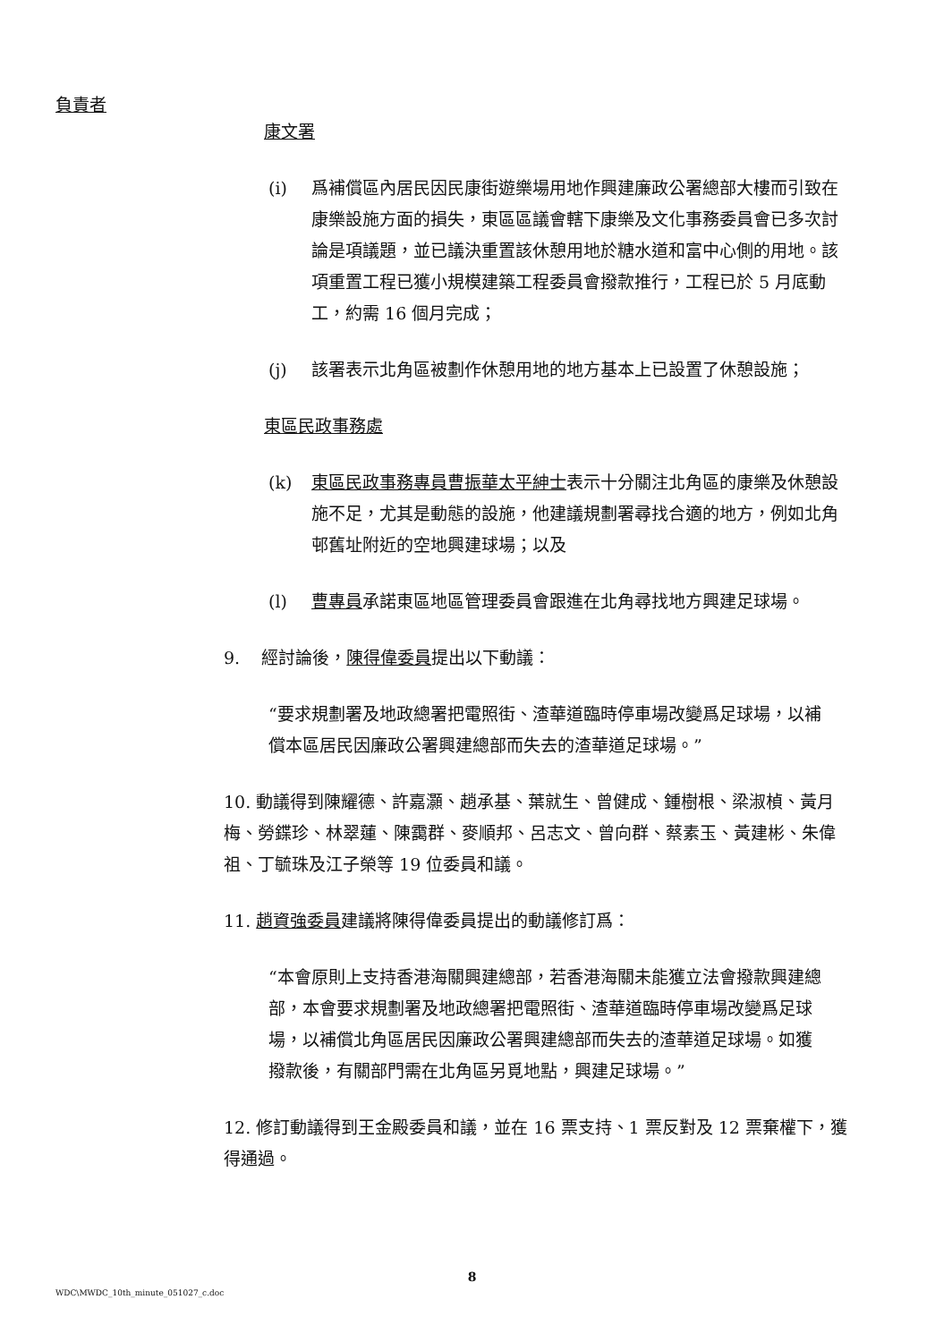負責者
康文署
(i) 爲補償區內居民因民康街遊樂場用地作興建廉政公署總部大樓而引致在康樂設施方面的損失，東區區議會轄下康樂及文化事務委員會已多次討論是項議題，並已議決重置該休憩用地於糖水道和富中心側的用地。該項重置工程已獲小規模建築工程委員會撥款推行，工程已於 5 月底動工，約需 16 個月完成；
(j) 該署表示北角區被劃作休憩用地的地方基本上已設置了休憩設施；
東區民政事務處
(k) 東區民政事務專員曹振華太平紳士表示十分關注北角區的康樂及休憩設施不足，尤其是動態的設施，他建議規劃署尋找合適的地方，例如北角邨舊址附近的空地興建球場；以及
(l) 曹專員承諾東區地區管理委員會跟進在北角尋找地方興建足球場。
9. 經討論後，陳得偉委員提出以下動議：
“要求規劃署及地政總署把電照街、渣華道臨時停車場改變爲足球場，以補償本區居民因廉政公署興建總部而失去的渣華道足球場。”
10. 動議得到陳耀德、許嘉灝、趙承基、葉就生、曾健成、鍾樹根、梁淑楨、黃月梅、勞鍱珍、林翠蓮、陳靄群、麥順邦、呂志文、曾向群、蔡素玉、黃建彬、朱偉祖、丁毓珠及江子榮等 19 位委員和議。
11. 趙資強委員建議將陳得偉委員提出的動議修訂爲：
“本會原則上支持香港海關興建總部，若香港海關未能獲立法會撥款興建總部，本會要求規劃署及地政總署把電照街、渣華道臨時停車場改變爲足球場，以補償北角區居民因廉政公署興建總部而失去的渣華道足球場。如獲撥款後，有關部門需在北角區另覓地點，興建足球場。”
12. 修訂動議得到王金殿委員和議，並在 16 票支持、1 票反對及 12 票棄權下，獲得通過。
8
WDC\MWDC_10th_minute_051027_c.doc